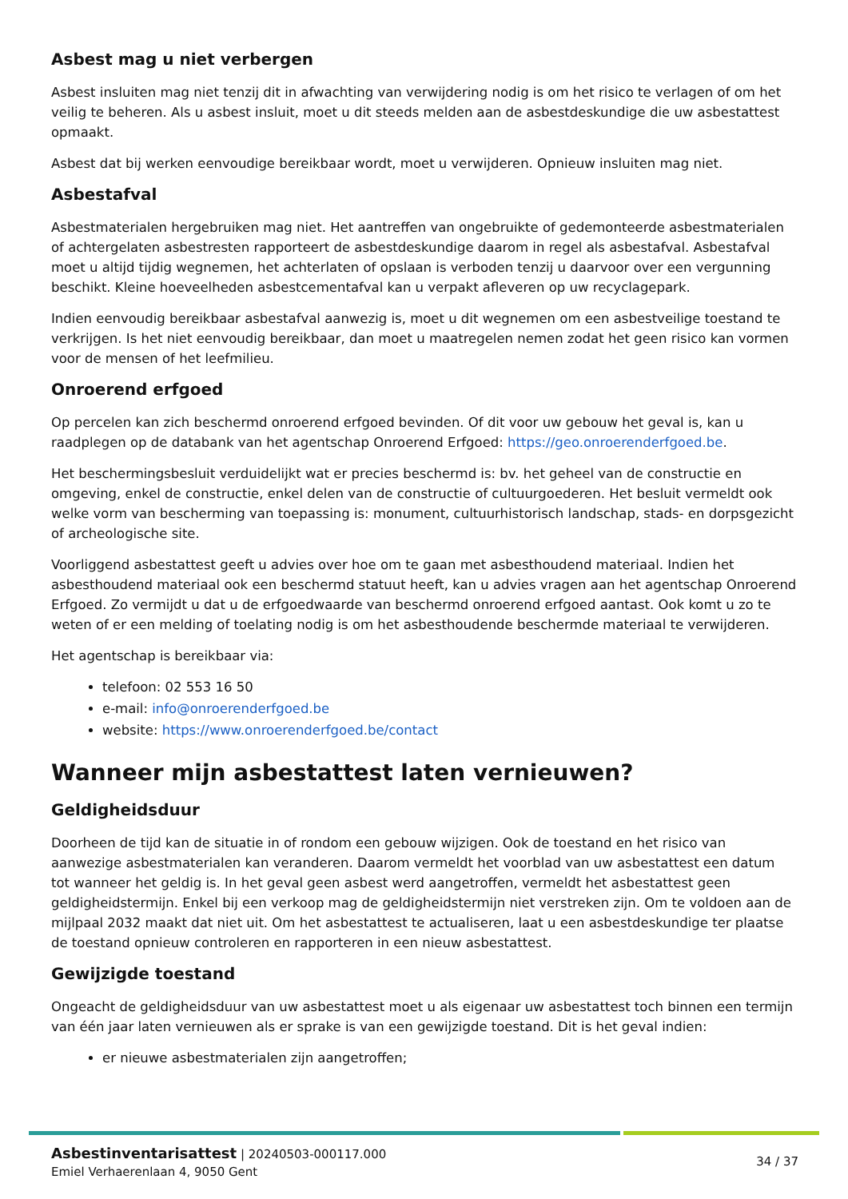Asbest mag u niet verbergen
Asbest insluiten mag niet tenzij dit in afwachting van verwijdering nodig is om het risico te verlagen of om het veilig te beheren. Als u asbest insluit, moet u dit steeds melden aan de asbestdeskundige die uw asbestattest opmaakt.
Asbest dat bij werken eenvoudige bereikbaar wordt, moet u verwijderen. Opnieuw insluiten mag niet.
Asbestafval
Asbestmaterialen hergebruiken mag niet. Het aantreffen van ongebruikte of gedemonteerde asbestmaterialen of achtergelaten asbestresten rapporteert de asbestdeskundige daarom in regel als asbestafval. Asbestafval moet u altijd tijdig wegnemen, het achterlaten of opslaan is verboden tenzij u daarvoor over een vergunning beschikt. Kleine hoeveelheden asbestcementafval kan u verpakt afleveren op uw recyclagepark.
Indien eenvoudig bereikbaar asbestafval aanwezig is, moet u dit wegnemen om een asbestveilige toestand te verkrijgen. Is het niet eenvoudig bereikbaar, dan moet u maatregelen nemen zodat het geen risico kan vormen voor de mensen of het leefmilieu.
Onroerend erfgoed
Op percelen kan zich beschermd onroerend erfgoed bevinden. Of dit voor uw gebouw het geval is, kan u raadplegen op de databank van het agentschap Onroerend Erfgoed: https://geo.onroerenderfgoed.be.
Het beschermingsbesluit verduidelijkt wat er precies beschermd is: bv. het geheel van de constructie en omgeving, enkel de constructie, enkel delen van de constructie of cultuurgoederen. Het besluit vermeldt ook welke vorm van bescherming van toepassing is: monument, cultuurhistorisch landschap, stads- en dorpsgezicht of archeologische site.
Voorliggend asbestattest geeft u advies over hoe om te gaan met asbesthoudend materiaal. Indien het asbesthoudend materiaal ook een beschermd statuut heeft, kan u advies vragen aan het agentschap Onroerend Erfgoed. Zo vermijdt u dat u de erfgoedwaarde van beschermd onroerend erfgoed aantast. Ook komt u zo te weten of er een melding of toelating nodig is om het asbesthoudende beschermde materiaal te verwijderen.
Het agentschap is bereikbaar via:
telefoon: 02 553 16 50
e-mail: info@onroerenderfgoed.be
website: https://www.onroerenderfgoed.be/contact
Wanneer mijn asbestattest laten vernieuwen?
Geldigheidsduur
Doorheen de tijd kan de situatie in of rondom een gebouw wijzigen. Ook de toestand en het risico van aanwezige asbestmaterialen kan veranderen. Daarom vermeldt het voorblad van uw asbestattest een datum tot wanneer het geldig is. In het geval geen asbest werd aangetroffen, vermeldt het asbestattest geen geldigheidstermijn. Enkel bij een verkoop mag de geldigheidstermijn niet verstreken zijn. Om te voldoen aan de mijlpaal 2032 maakt dat niet uit. Om het asbestattest te actualiseren, laat u een asbestdeskundige ter plaatse de toestand opnieuw controleren en rapporteren in een nieuw asbestattest.
Gewijzigde toestand
Ongeacht de geldigheidsduur van uw asbestattest moet u als eigenaar uw asbestattest toch binnen een termijn van één jaar laten vernieuwen als er sprake is van een gewijzigde toestand. Dit is het geval indien:
er nieuwe asbestmaterialen zijn aangetroffen;
Asbestinventarisattest | 20240503-000117.000
Emiel Verhaerenlaan 4, 9050 Gent
34 / 37